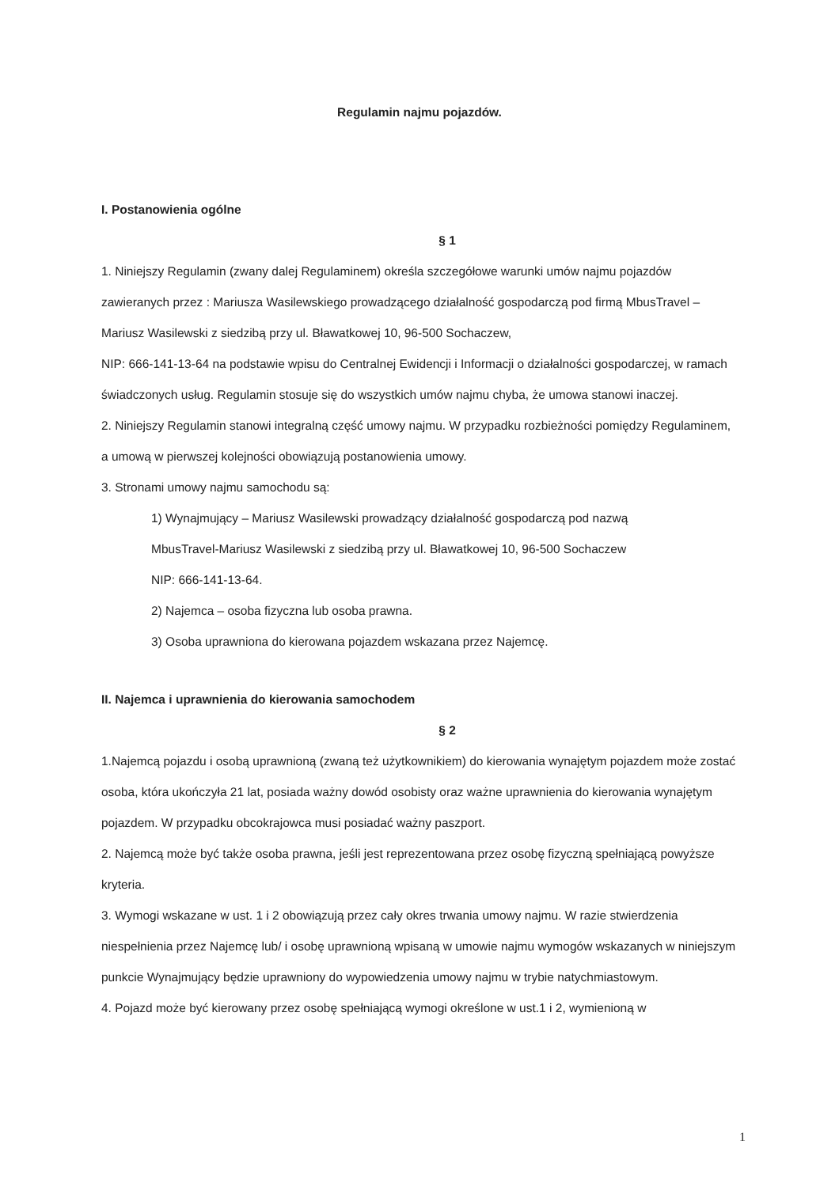Regulamin najmu pojazdów.
I. Postanowienia ogólne
§ 1
1. Niniejszy Regulamin (zwany dalej Regulaminem) określa szczegółowe warunki umów najmu pojazdów zawieranych przez : Mariusza Wasilewskiego prowadzącego działalność gospodarczą pod firmą MbusTravel – Mariusz Wasilewski z siedzibą przy ul. Bławatkowej 10, 96-500 Sochaczew,
NIP: 666-141-13-64 na podstawie wpisu do Centralnej Ewidencji i Informacji o działalności gospodarczej, w ramach świadczonych usług. Regulamin stosuje się do wszystkich umów najmu chyba, że umowa stanowi inaczej.
2. Niniejszy Regulamin stanowi integralną część umowy najmu. W przypadku rozbieżności pomiędzy Regulaminem, a umową w pierwszej kolejności obowiązują postanowienia umowy.
3. Stronami umowy najmu samochodu są:
1) Wynajmujący – Mariusz Wasilewski prowadzący działalność gospodarczą pod nazwą
MbusTravel-Mariusz Wasilewski z siedzibą przy ul. Bławatkowej 10, 96-500 Sochaczew
NIP: 666-141-13-64.
2) Najemca – osoba fizyczna lub osoba prawna.
3) Osoba uprawniona do kierowana pojazdem wskazana przez Najemcę.
II. Najemca i uprawnienia do kierowania samochodem
§ 2
1.Najemcą pojazdu i osobą uprawnioną (zwaną też użytkownikiem) do kierowania wynajętym pojazdem może zostać osoba, która ukończyła 21 lat, posiada ważny dowód osobisty oraz ważne uprawnienia do kierowania wynajętym pojazdem. W przypadku obcokrajowca musi posiadać ważny paszport.
2. Najemcą może być także osoba prawna, jeśli jest reprezentowana przez osobę fizyczną spełniającą powyższe kryteria.
3. Wymogi wskazane w ust. 1 i 2 obowiązują przez cały okres trwania umowy najmu. W razie stwierdzenia niespełnienia przez Najemcę lub/ i osobę uprawnioną wpisaną w umowie najmu wymogów wskazanych w niniejszym punkcie Wynajmujący będzie uprawniony do wypowiedzenia umowy najmu w trybie natychmiastowym.
4. Pojazd może być kierowany przez osobę spełniającą wymogi określone w ust.1 i 2, wymienioną w
1